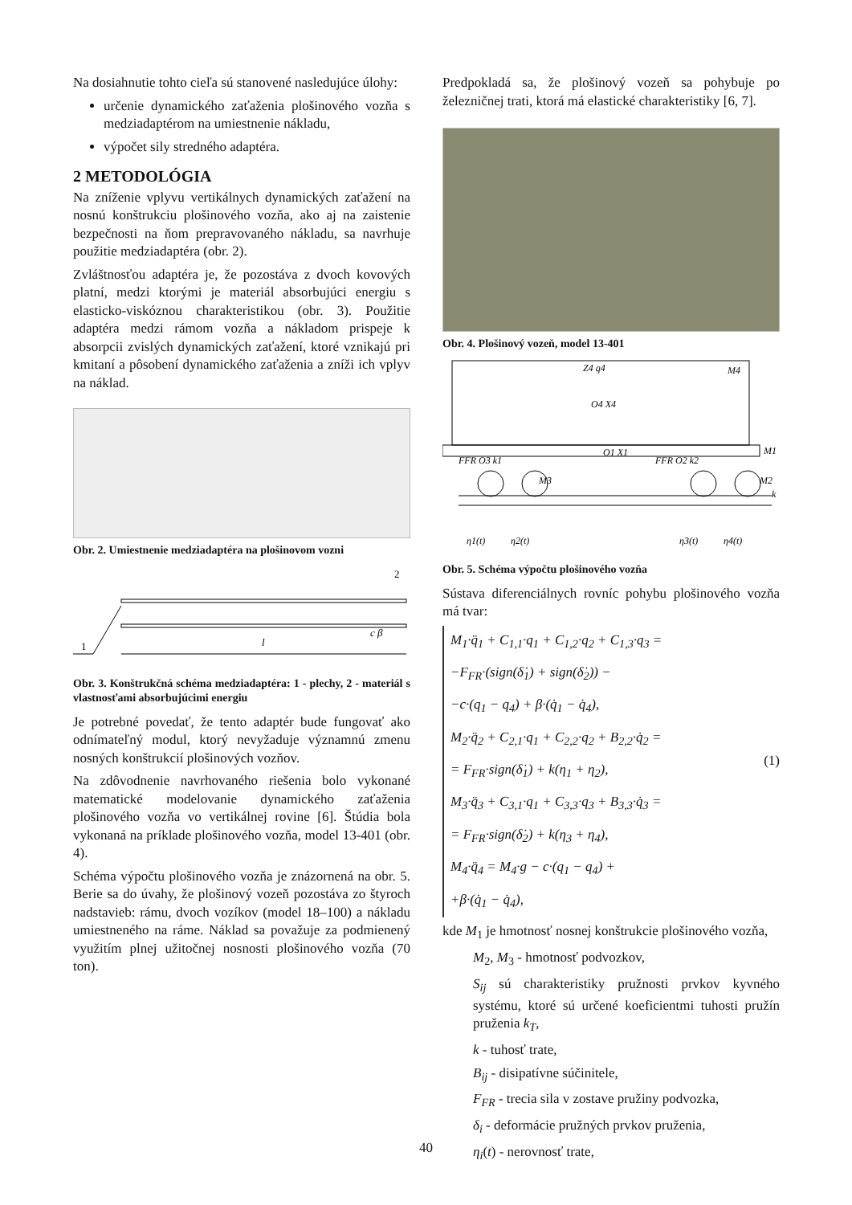Na dosiahnutie tohto cieľa sú stanovené nasledujúce úlohy:
určenie dynamického zaťaženia plošinového vozňa s medziadaptérom na umiestnenie nákladu,
výpočet sily stredného adaptéra.
2 METODOLÓGIA
Na zníženie vplyvu vertikálnych dynamických zaťažení na nosnú konštrukciu plošinového vozňa, ako aj na zaistenie bezpečnosti na ňom prepravovaného nákladu, sa navrhuje použitie medziadaptéra (obr. 2).
Zvláštnosťou adaptéra je, že pozostáva z dvoch kovových platní, medzi ktorými je materiál absorbujúci energiu s elasticko-viskóznou charakteristikou (obr. 3). Použitie adaptéra medzi rámom vozňa a nákladom prispeje k absorpcii zvislých dynamických zaťažení, ktoré vznikajú pri kmitaní a pôsobení dynamického zaťaženia a zníži ich vplyv na náklad.
Obr. 2. Umiestnenie medziadaptéra na plošinovom vozni
1
2
l
c β
Obr. 3. Konštrukčná schéma medziadaptéra: 1 - plechy, 2 - materiál s vlastnosťami absorbujúcimi energiu
Je potrebné povedať, že tento adaptér bude fungovať ako odnímateľný modul, ktorý nevyžaduje významnú zmenu nosných konštrukcií plošinových vozňov.
Na zdôvodnenie navrhovaného riešenia bolo vykonané matematické modelovanie dynamického zaťaženia plošinového vozňa vo vertikálnej rovine [6]. Štúdia bola vykonaná na príklade plošinového vozňa, model 13-401 (obr. 4).
Schéma výpočtu plošinového vozňa je znázornená na obr. 5. Berie sa do úvahy, že plošinový vozeň pozostáva zo štyroch nadstavieb: rámu, dvoch vozíkov (model 18–100) a nákladu umiestneného na ráme. Náklad sa považuje za podmienený využitím plnej užitočnej nosnosti plošinového vozňa (70 ton).
Predpokladá sa, že plošinový vozeň sa pohybuje po železničnej trati, ktorá má elastické charakteristiky [6, 7].
Obr. 4. Plošinový vozeň, model 13-401
Z4 q4
M4
O4 X4
O1 X1
M1
FFR O3 k1
FFR O2 k2
M3
M2
k
η1(t)
η2(t)
η3(t)
η4(t)
Obr. 5. Schéma výpočtu plošinového vozňa
Sústava diferenciálnych rovníc pohybu plošinového vozňa má tvar:
M<sub>1</sub>·q̈<sub>1</sub> + C<sub>1,1</sub>·q<sub>1</sub> + C<sub>1,2</sub>·q<sub>2</sub> + C<sub>1,3</sub>·q<sub>3</sub> =
−F<sub>FR</sub>·(sign(δ̇<sub>1</sub>) + sign(δ̇<sub>2</sub>)) −
−c·(q<sub>1</sub> − q<sub>4</sub>) + β·(q̇<sub>1</sub> − q̇<sub>4</sub>),
M<sub>2</sub>·q̈<sub>2</sub> + C<sub>2,1</sub>·q<sub>1</sub> + C<sub>2,2</sub>·q<sub>2</sub> + B<sub>2,2</sub>·q̇<sub>2</sub> =
= F<sub>FR</sub>·sign(δ̇<sub>1</sub>) + k(η<sub>1</sub> + η<sub>2</sub>),
M<sub>3</sub>·q̈<sub>3</sub> + C<sub>3,1</sub>·q<sub>1</sub> + C<sub>3,3</sub>·q<sub>3</sub> + B<sub>3,3</sub>·q̇<sub>3</sub> =
= F<sub>FR</sub>·sign(δ̇<sub>2</sub>) + k(η<sub>3</sub> + η<sub>4</sub>),
M<sub>4</sub>·q̈<sub>4</sub> = M<sub>4</sub>·g − c·(q<sub>1</sub> − q<sub>4</sub>) +
+β·(q̇<sub>1</sub> − q̇<sub>4</sub>),
(1)
kde M<sub>1</sub> je hmotnosť nosnej konštrukcie plošinového vozňa,
M<sub>2</sub>, M<sub>3</sub> - hmotnosť podvozkov,
S<sub>ij</sub> sú charakteristiky pružnosti prvkov kyvného systému, ktoré sú určené koeficientmi tuhosti pružín pruženia k<sub>T</sub>,
k - tuhosť trate,
B<sub>ij</sub> - disipatívne súčinitele,
F<sub>FR</sub> - trecia sila v zostave pružiny podvozka,
δ<sub>i</sub> - deformácie pružných prvkov pruženia,
η<sub>i</sub>(t) - nerovnosť trate,
40